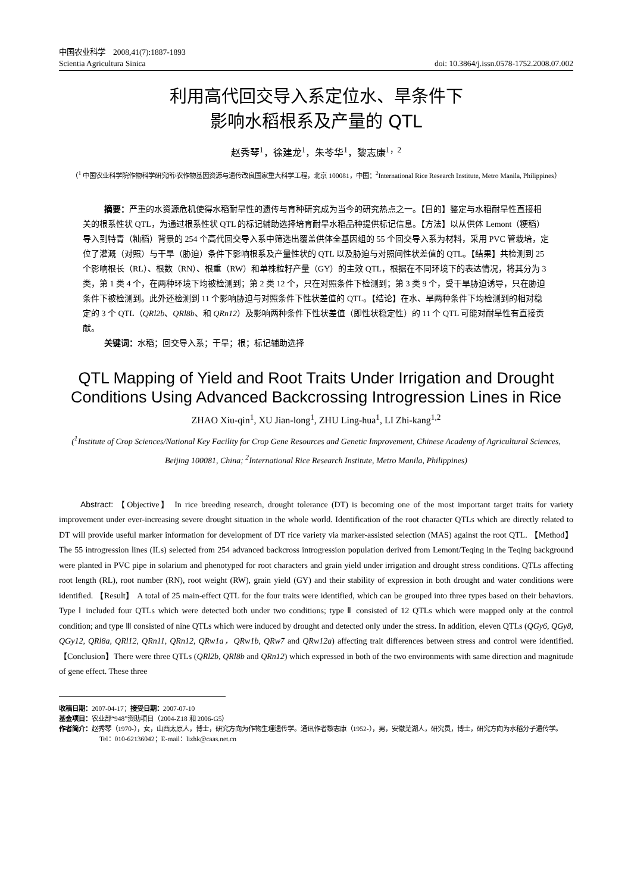中国农业科学　2008,41(7):1887-1893
Scientia Agricultura Sinica doi: 10.3864/j.issn.0578-1752.2008.07.002
利用高代回交导入系定位水、旱条件下
影响水稻根系及产量的 QTL
赵秀琴<sup>1</sup>，徐建龙<sup>1</sup>，朱苓华<sup>1</sup>，黎志康<sup>1，2</sup>
（<sup>1</sup> 中国农业科学院作物科学研究所/农作物基因资源与遗传改良国家重大科学工程，北京 100081，中国；<sup>2</sup>International Rice Research Institute, Metro Manila, Philippines）
摘要：严重的水资源危机使得水稻耐旱性的遗传与育种研究成为当今的研究热点之一。【目的】鉴定与水稻耐旱性直接相关的根系性状 QTL，为通过根系性状 QTL 的标记辅助选择培育耐旱水稻品种提供标记信息。【方法】以从供体 Lemont（粳稻）导入到特青（籼稻）背景的 254 个高代回交导入系中筛选出覆盖供体全基因组的 55 个回交导入系为材料，采用 PVC 管栽培，定位了灌溉（对照）与干旱（胁迫）条件下影响根系及产量性状的 QTL 以及胁迫与对照间性状差值的 QTL。【结果】共检测到 25 个影响根长（RL）、根数（RN）、根重（RW）和单株粒籽产量（GY）的主效 QTL，根据在不同环境下的表达情况，将其分为 3 类，第 1 类 4 个，在两种环境下均被检测到；第 2 类 12 个，只在对照条件下检测到；第 3 类 9 个，受干旱胁迫诱导，只在胁迫条件下被检测到。此外还检测到 11 个影响胁迫与对照条件下性状差值的 QTL。【结论】在水、旱两种条件下均检测到的相对稳定的 3 个 QTL（QRl2b、QRl8b、和 QRn12）及影响两种条件下性状差值（即性状稳定性）的 11 个 QTL 可能对耐旱性有直接贡献。
关键词：水稻；回交导入系；干旱；根；标记辅助选择
QTL Mapping of Yield and Root Traits Under Irrigation and Drought Conditions Using Advanced Backcrossing Introgression Lines in Rice
ZHAO Xiu-qin<sup>1</sup>, XU Jian-long<sup>1</sup>, ZHU Ling-hua<sup>1</sup>, LI Zhi-kang<sup>1,2</sup>
(<sup>1</sup>Institute of Crop Sciences/National Key Facility for Crop Gene Resources and Genetic Improvement, Chinese Academy of Agricultural Sciences, Beijing 100081, China; <sup>2</sup>International Rice Research Institute, Metro Manila, Philippines)
Abstract: 【Objective】 In rice breeding research, drought tolerance (DT) is becoming one of the most important target traits for variety improvement under ever-increasing severe drought situation in the whole world. Identification of the root character QTLs which are directly related to DT will provide useful marker information for development of DT rice variety via marker-assisted selection (MAS) against the root QTL. 【Method】 The 55 introgression lines (ILs) selected from 254 advanced backcross introgression population derived from Lemont/Teqing in the Teqing background were planted in PVC pipe in solarium and phenotyped for root characters and grain yield under irrigation and drought stress conditions. QTLs affecting root length (RL), root number (RN), root weight (RW), grain yield (GY) and their stability of expression in both drought and water conditions were identified. 【Result】 A total of 25 main-effect QTL for the four traits were identified, which can be grouped into three types based on their behaviors. Type Ⅰ included four QTLs which were detected both under two conditions; type Ⅱ consisted of 12 QTLs which were mapped only at the control condition; and type Ⅲ consisted of nine QTLs which were induced by drought and detected only under the stress. In addition, eleven QTLs (QGy6, QGy8, QGy12, QRl8a, QRl12, QRn11, QRn12, QRw1a，QRw1b, QRw7 and QRw12a) affecting trait differences between stress and control were identified. 【Conclusion】There were three QTLs (QRl2b, QRl8b and QRn12) which expressed in both of the two environments with same direction and magnitude of gene effect. These three
收稿日期：2007-04-17；接受日期：2007-07-10
基金项目：农业部“948”资助项目（2004-Z18 和 2006-G5）
作者简介：赵秀琴（1970-），女，山西太原人，博士，研究方向为作物生理遗传学。通讯作者黎志康（1952-），男，安徽芜湖人，研究员，博士，研究方向为水稻分子遗传学。Tel：010-62136042；E-mail：lizhk@caas.net.cn